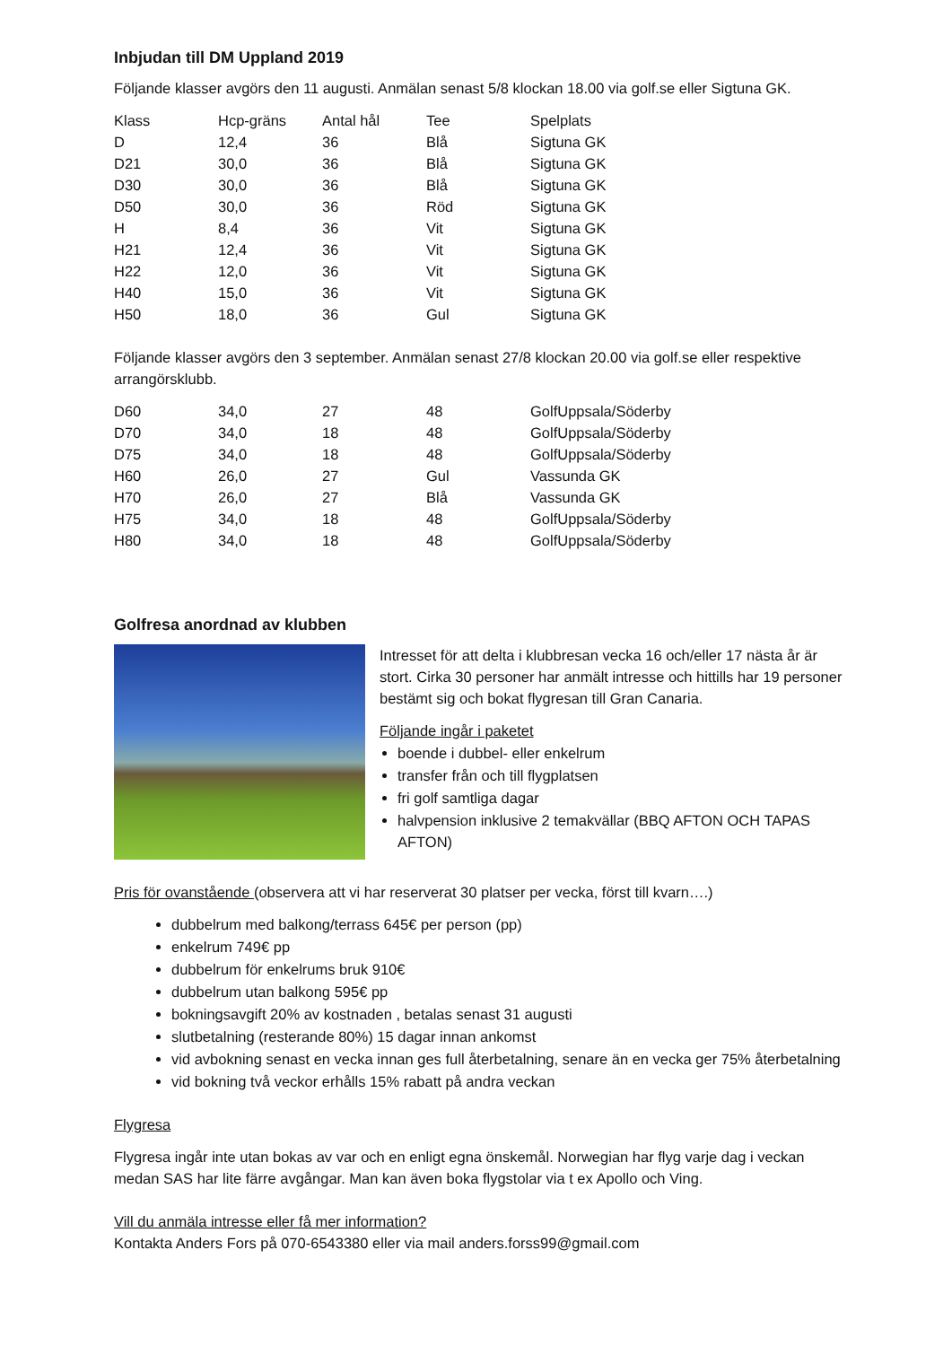Inbjudan till DM Uppland 2019
Följande klasser avgörs den 11 augusti. Anmälan senast 5/8 klockan 18.00 via golf.se eller Sigtuna GK.
| Klass | Hcp-gräns | Antal hål | Tee | Spelplats |
| D | 12,4 | 36 | Blå | Sigtuna GK |
| D21 | 30,0 | 36 | Blå | Sigtuna GK |
| D30 | 30,0 | 36 | Blå | Sigtuna GK |
| D50 | 30,0 | 36 | Röd | Sigtuna GK |
| H | 8,4 | 36 | Vit | Sigtuna GK |
| H21 | 12,4 | 36 | Vit | Sigtuna GK |
| H22 | 12,0 | 36 | Vit | Sigtuna GK |
| H40 | 15,0 | 36 | Vit | Sigtuna GK |
| H50 | 18,0 | 36 | Gul | Sigtuna GK |
Följande klasser avgörs den 3 september. Anmälan senast 27/8 klockan 20.00 via golf.se eller respektive arrangörsklubb.
| D60 | 34,0 | 27 | 48 | GolfUppsala/Söderby |
| D70 | 34,0 | 18 | 48 | GolfUppsala/Söderby |
| D75 | 34,0 | 18 | 48 | GolfUppsala/Söderby |
| H60 | 26,0 | 27 | Gul | Vassunda GK |
| H70 | 26,0 | 27 | Blå | Vassunda GK |
| H75 | 34,0 | 18 | 48 | GolfUppsala/Söderby |
| H80 | 34,0 | 18 | 48 | GolfUppsala/Söderby |
Golfresa anordnad av klubben
Intresset för att delta i klubbresan vecka 16 och/eller 17 nästa år är stort. Cirka 30 personer har anmält intresse och hittills har 19 personer bestämt sig och bokat flygresan till Gran Canaria.
Följande ingår i paketet
boende i dubbel- eller enkelrum
transfer från och till flygplatsen
fri golf samtliga dagar
halvpension inklusive 2 temakvällar (BBQ AFTON OCH TAPAS AFTON)
Pris för ovanstående (observera att vi har reserverat 30 platser per vecka, först till kvarn….)
dubbelrum med balkong/terrass 645€ per person (pp)
enkelrum 749€ pp
dubbelrum för enkelrums bruk 910€
dubbelrum utan balkong 595€ pp
bokningsavgift 20% av kostnaden , betalas senast 31 augusti
slutbetalning (resterande 80%) 15 dagar innan ankomst
vid avbokning senast en vecka innan ges full återbetalning, senare än en vecka ger 75% återbetalning
vid bokning två veckor erhålls 15% rabatt på andra veckan
Flygresa
Flygresa ingår inte utan bokas av var och en enligt egna önskemål. Norwegian har flyg varje dag i veckan medan SAS har lite färre avgångar. Man kan även boka flygstolar via t ex Apollo och Ving.
Vill du anmäla intresse eller få mer information?
Kontakta Anders Fors på 070-6543380 eller via mail anders.forss99@gmail.com